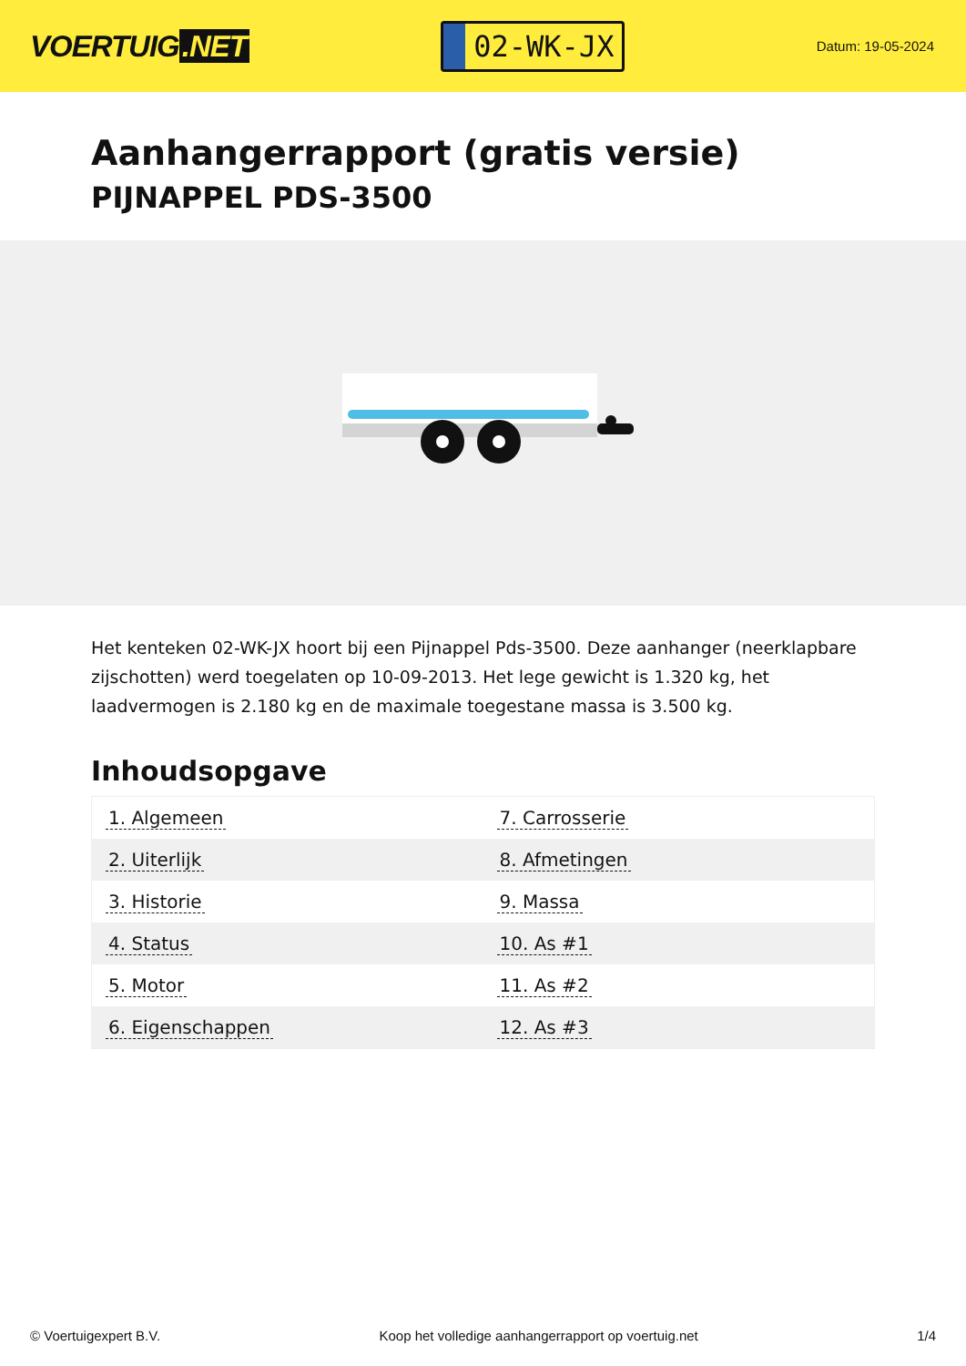VOERTUIG.NET
02-WK-JX
Datum: 19-05-2024
Aanhangerrapport (gratis versie)
PIJNAPPEL PDS-3500
Het kenteken 02-WK-JX hoort bij een Pijnappel Pds-3500. Deze aanhanger (neerklapbare zijschotten) werd toegelaten op 10-09-2013. Het lege gewicht is 1.320 kg, het laadvermogen is 2.180 kg en de maximale toegestane massa is 3.500 kg.
Inhoudsopgave
| 1. Algemeen | 7. Carrosserie |
| 2. Uiterlijk | 8. Afmetingen |
| 3. Historie | 9. Massa |
| 4. Status | 10. As #1 |
| 5. Motor | 11. As #2 |
| 6. Eigenschappen | 12. As #3 |
© Voertuigexpert B.V. Koop het volledige aanhangerrapport op voertuig.net 1/4